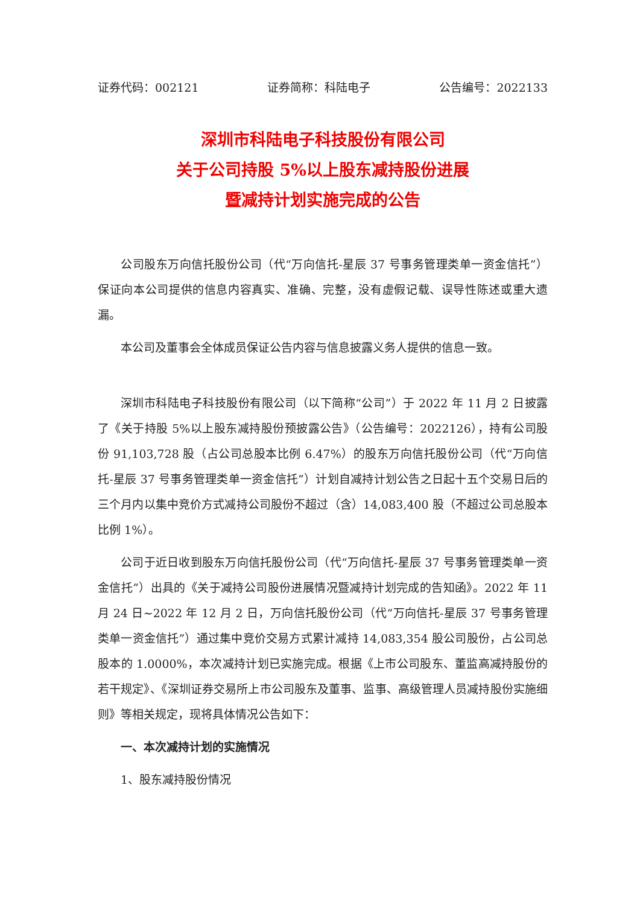证券代码：002121 证券简称：科陆电子 公告编号：2022133
深圳市科陆电子科技股份有限公司
关于公司持股 5%以上股东减持股份进展
暨减持计划实施完成的公告
公司股东万向信托股份公司（代“万向信托-星辰 37 号事务管理类单一资金信托”）保证向本公司提供的信息内容真实、准确、完整，没有虚假记载、误导性陈述或重大遗漏。
本公司及董事会全体成员保证公告内容与信息披露义务人提供的信息一致。
深圳市科陆电子科技股份有限公司（以下简称“公司”）于 2022 年 11 月 2 日披露了《关于持股 5%以上股东减持股份预披露公告》（公告编号：2022126），持有公司股份 91,103,728 股（占公司总股本比例 6.47%）的股东万向信托股份公司（代“万向信托-星辰 37 号事务管理类单一资金信托”）计划自减持计划公告之日起十五个交易日后的三个月内以集中竞价方式减持公司股份不超过（含）14,083,400 股（不超过公司总股本比例 1%）。
公司于近日收到股东万向信托股份公司（代“万向信托-星辰 37 号事务管理类单一资金信托”）出具的《关于减持公司股份进展情况暨减持计划完成的告知函》。2022 年 11 月 24 日~2022 年 12 月 2 日，万向信托股份公司（代“万向信托-星辰 37 号事务管理类单一资金信托”）通过集中竞价交易方式累计减持 14,083,354 股公司股份，占公司总股本的 1.0000%，本次减持计划已实施完成。根据《上市公司股东、董监高减持股份的若干规定》、《深圳证券交易所上市公司股东及董事、监事、高级管理人员减持股份实施细则》等相关规定，现将具体情况公告如下：
一、本次减持计划的实施情况
1、股东减持股份情况